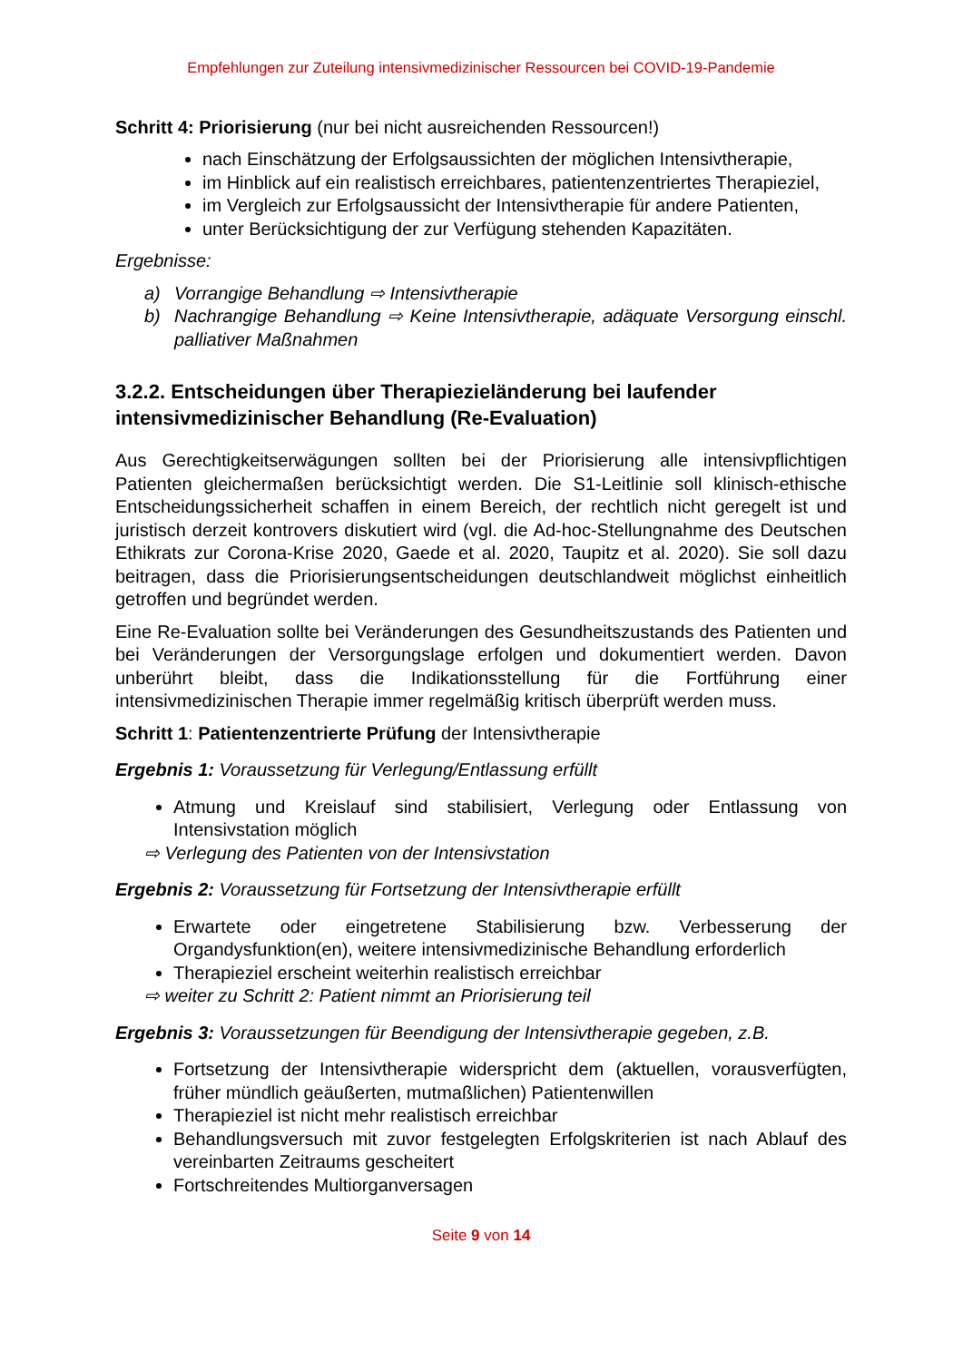Empfehlungen zur Zuteilung intensivmedizinischer Ressourcen bei COVID-19-Pandemie
Schritt 4: Priorisierung (nur bei nicht ausreichenden Ressourcen!)
nach Einschätzung der Erfolgsaussichten der möglichen Intensivtherapie,
im Hinblick auf ein realistisch erreichbares, patientenzentriertes Therapieziel,
im Vergleich zur Erfolgsaussicht der Intensivtherapie für andere Patienten,
unter Berücksichtigung der zur Verfügung stehenden Kapazitäten.
Ergebnisse:
a) Vorrangige Behandlung ⇨ Intensivtherapie
b) Nachrangige Behandlung ⇨ Keine Intensivtherapie, adäquate Versorgung einschl. palliativer Maßnahmen
3.2.2. Entscheidungen über Therapiezieländerung bei laufender intensivmedizinischer Behandlung (Re-Evaluation)
Aus Gerechtigkeitserwägungen sollten bei der Priorisierung alle intensivpflichtigen Patienten gleichermaßen berücksichtigt werden. Die S1-Leitlinie soll klinisch-ethische Entscheidungssicherheit schaffen in einem Bereich, der rechtlich nicht geregelt ist und juristisch derzeit kontrovers diskutiert wird (vgl. die Ad-hoc-Stellungnahme des Deutschen Ethikrats zur Corona-Krise 2020, Gaede et al. 2020, Taupitz et al. 2020). Sie soll dazu beitragen, dass die Priorisierungsentscheidungen deutschlandweit möglichst einheitlich getroffen und begründet werden.
Eine Re-Evaluation sollte bei Veränderungen des Gesundheitszustands des Patienten und bei Veränderungen der Versorgungslage erfolgen und dokumentiert werden. Davon unberührt bleibt, dass die Indikationsstellung für die Fortführung einer intensivmedizinischen Therapie immer regelmäßig kritisch überprüft werden muss.
Schritt 1: Patientenzentrierte Prüfung der Intensivtherapie
Ergebnis 1: Voraussetzung für Verlegung/Entlassung erfüllt
Atmung und Kreislauf sind stabilisiert, Verlegung oder Entlassung von Intensivstation möglich
⇨ Verlegung des Patienten von der Intensivstation
Ergebnis 2: Voraussetzung für Fortsetzung der Intensivtherapie erfüllt
Erwartete oder eingetretene Stabilisierung bzw. Verbesserung der Organdysfunktion(en), weitere intensivmedizinische Behandlung erforderlich
Therapieziel erscheint weiterhin realistisch erreichbar
⇨ weiter zu Schritt 2: Patient nimmt an Priorisierung teil
Ergebnis 3: Voraussetzungen für Beendigung der Intensivtherapie gegeben, z.B.
Fortsetzung der Intensivtherapie widerspricht dem (aktuellen, vorausverfügten, früher mündlich geäußerten, mutmaßlichen) Patientenwillen
Therapieziel ist nicht mehr realistisch erreichbar
Behandlungsversuch mit zuvor festgelegten Erfolgskriterien ist nach Ablauf des vereinbarten Zeitraums gescheitert
Fortschreitendes Multiorganversagen
Seite 9 von 14